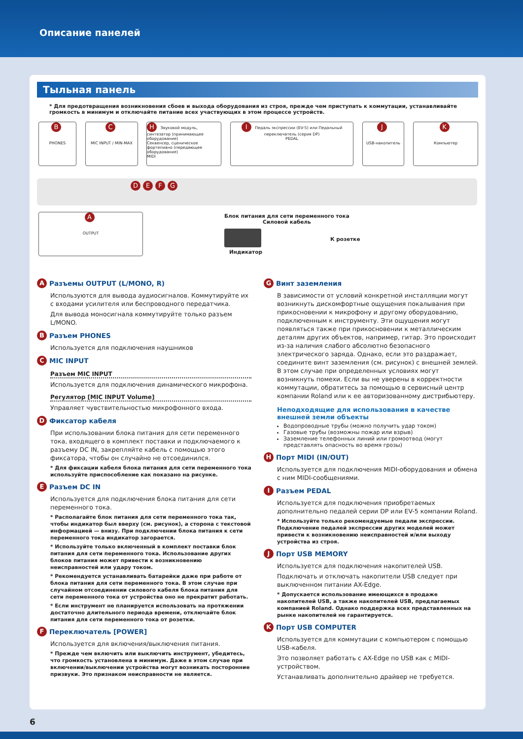Описание панелей
Тыльная панель
* Для предотвращения возникновения сбоев и выхода оборудования из строя, прежде чем приступать к коммутации, устанавливайте громкость в минимум и отключайте питание всех участвующих в этом процессе устройств.
B
PHONES
C
MIC INPUT / MIN-MAX
H Звуковой модуль, синтезатор (принимающее оборудование)
Секвенсер, сценическое фортепиано (передающее оборудование)
MIDI
I Педаль экспрессии (EV-5) или Педальный переключатель (серия DP)
PEDAL
J
USB-накопитель
K
Компьютер
DEFG
A
OUTPUT
Блок питания для сети переменного тока
Силовой кабель
К розетке
Индикатор
A Разъемы OUTPUT (L/MONO, R)
Используются для вывода аудиосигналов. Коммутируйте их с входами усилителя или беспроводного передатчика.
Для вывода моносигнала коммутируйте только разъем L/MONO.
B Разъем PHONES
Используется для подключения наушников
C MIC INPUT
Разъем MIC INPUT
Используется для подключения динамического микрофона.
Регулятор [MIC INPUT Volume]
Управляет чувствительностью микрофонного входа.
D Фиксатор кабеля
При использовании блока питания для сети переменного тока, входящего в комплект поставки и подключаемого к разъему DC IN, закрепляйте кабель с помощью этого фиксатора, чтобы он случайно не отсоединился.
* Для фиксации кабеля блока питания для сети переменного тока используйте приспособление как показано на рисунке.
E Разъем DC IN
Используется для подключения блока питания для сети переменного тока.
* Располагайте блок питания для сети переменного тока так, чтобы индикатор был вверху (см. рисунок), а сторона с текстовой информацией — внизу. При подключении блока питания к сети переменного тока индикатор загорается.
* Используйте только включенный в комплект поставки блок питания для сети переменного тока. Использование других блоков питания может привести к возникновению неисправностей или удару током.
* Рекомендуется устанавливать батарейки даже при работе от блока питания для сети переменного тока. В этом случае при случайном отсоединении силового кабеля блока питания для сети переменного тока от устройства оно не прекратит работать.
* Если инструмент не планируется использовать на протяжении достаточно длительного периода времени, отключайте блок питания для сети переменного тока от розетки.
F Переключатель [POWER]
Используется для включения/выключения питания.
* Прежде чем включить или выключить инструмент, убедитесь, что громкость установлена в минимум. Даже в этом случае при включении/выключении устройства могут возникать посторонние призвуки. Это признаком неисправности не является.
G Винт заземления
В зависимости от условий конкретной инсталляции могут возникнуть дискомфортные ощущения покалывания при прикосновении к микрофону и другому оборудованию, подключенным к инструменту. Эти ощущения могут появляться также при прикосновении к металлическим деталям других объектов, например, гитар. Это происходит из-за наличия слабого абсолютно безопасного электрического заряда. Однако, если это раздражает, соедините винт заземления (см. рисунок) с внешней землей. В этом случае при определенных условиях могут возникнуть помехи. Если вы не уверены в корректности коммутации, обратитесь за помощью в сервисный центр компании Roland или к ее авторизованному дистрибьютеру.
Неподходящие для использования в качестве внешней земли объекты
Водопроводные трубы (можно получить удар током)
Газовые трубы (возможны пожар или взрыв)
Заземление телефонных линий или громоотвод (могут представлять опасность во время грозы)
H Порт MIDI (IN/OUT)
Используется для подключения MIDI-оборудования и обмена с ним MIDI-сообщениями.
I Разъем PEDAL
Используется для подключения приобретаемых дополнительно педалей серии DP или EV-5 компании Roland.
* Используйте только рекомендуемые педали экспрессии. Подключение педалей экспрессии других моделей может привести к возникновению неисправностей и/или выходу устройства из строя.
J Порт USB MEMORY
Используется для подключения накопителей USB.
Подключать и отключать накопители USB следует при выключенном питании AX-Edge.
* Допускается использование имеющихся в продаже накопителей USB, а также накопителей USB, предлагаемых компанией Roland. Однако поддержка всех представленных на рынке накопителей не гарантируется.
K Порт USB COMPUTER
Используется для коммутации с компьютером с помощью USB-кабеля.
Это позволяет работать с AX-Edge по USB как с MIDI-устройством.
Устанавливать дополнительно драйвер не требуется.
6